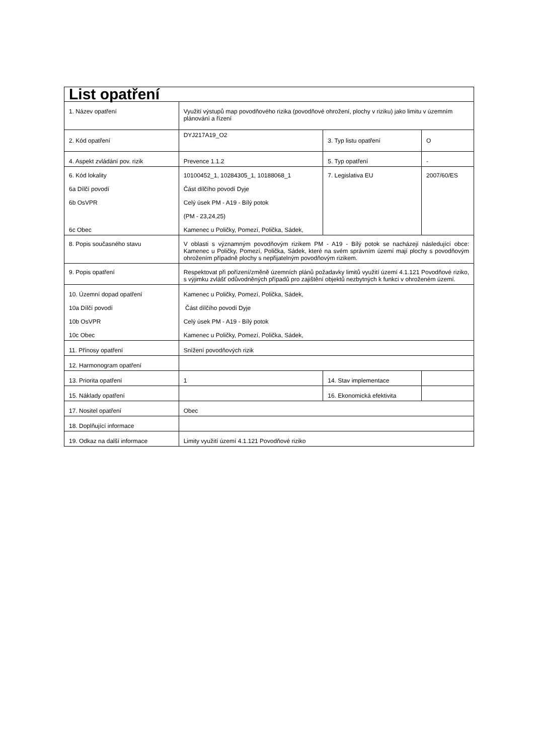| List opatření | | | |
| 1. Název opatření | Využití výstupů map povodňového rizika (povodňové ohrožení, plochy v riziku) jako limitu v územním plánování a řízení | | |
| 2. Kód opatření | DYJ217A19_O2 | 3. Typ listu opatření | O |
| 4. Aspekt zvládání pov. rizik | Prevence 1.1.2 | 5. Typ opatření | - |
| 6. Kód lokality 6a Dílčí povodí 6b OsVPR 6c Obec | 10100452_1, 10284305_1, 10188068_1 Část dílčího povodí Dyje Celý úsek PM - A19 - Bílý potok (PM - 23,24,25) Kamenec u Poličky, Pomezí, Polička, Sádek, | 7. Legislativa EU | 2007/60/ES |
| 8. Popis současného stavu | V oblasti s významným povodňovým rizikem PM - A19 - Bílý potok se nacházejí následující obce: Kamenec u Poličky, Pomezí, Polička, Sádek, které na svém správním území mají plochy s povodňovým ohrožením případně plochy s nepřijatelným povodňovým rizikem. | | |
| 9. Popis opatření | Respektovat při pořízení/změně územních plánů požadavky limitů využití území 4.1.121 Povodňové riziko, s výjimku zvlášť odůvodněných případů pro zajištění objektů nezbytných k funkci v ohroženém území. | | |
| 10. Územní dopad opatření 10a Dílčí povodí 10b OsVPR 10c Obec | Kamenec u Poličky, Pomezí, Polička, Sádek, Část dílčího povodí Dyje Celý úsek PM - A19 - Bílý potok Kamenec u Poličky, Pomezí, Polička, Sádek, | | |
| 11. Přínosy opatření | Snížení povodňových rizik | | |
| 12. Harmonogram opatření | | | |
| 13. Priorita opatření | 1 | 14. Stav implementace | |
| 15. Náklady opatření | | 16. Ekonomická efektivita | |
| 17. Nositel opatření | Obec | | |
| 18. Doplňující informace | | | |
| 19. Odkaz na další informace | Limity využití území 4.1.121 Povodňové riziko | | |